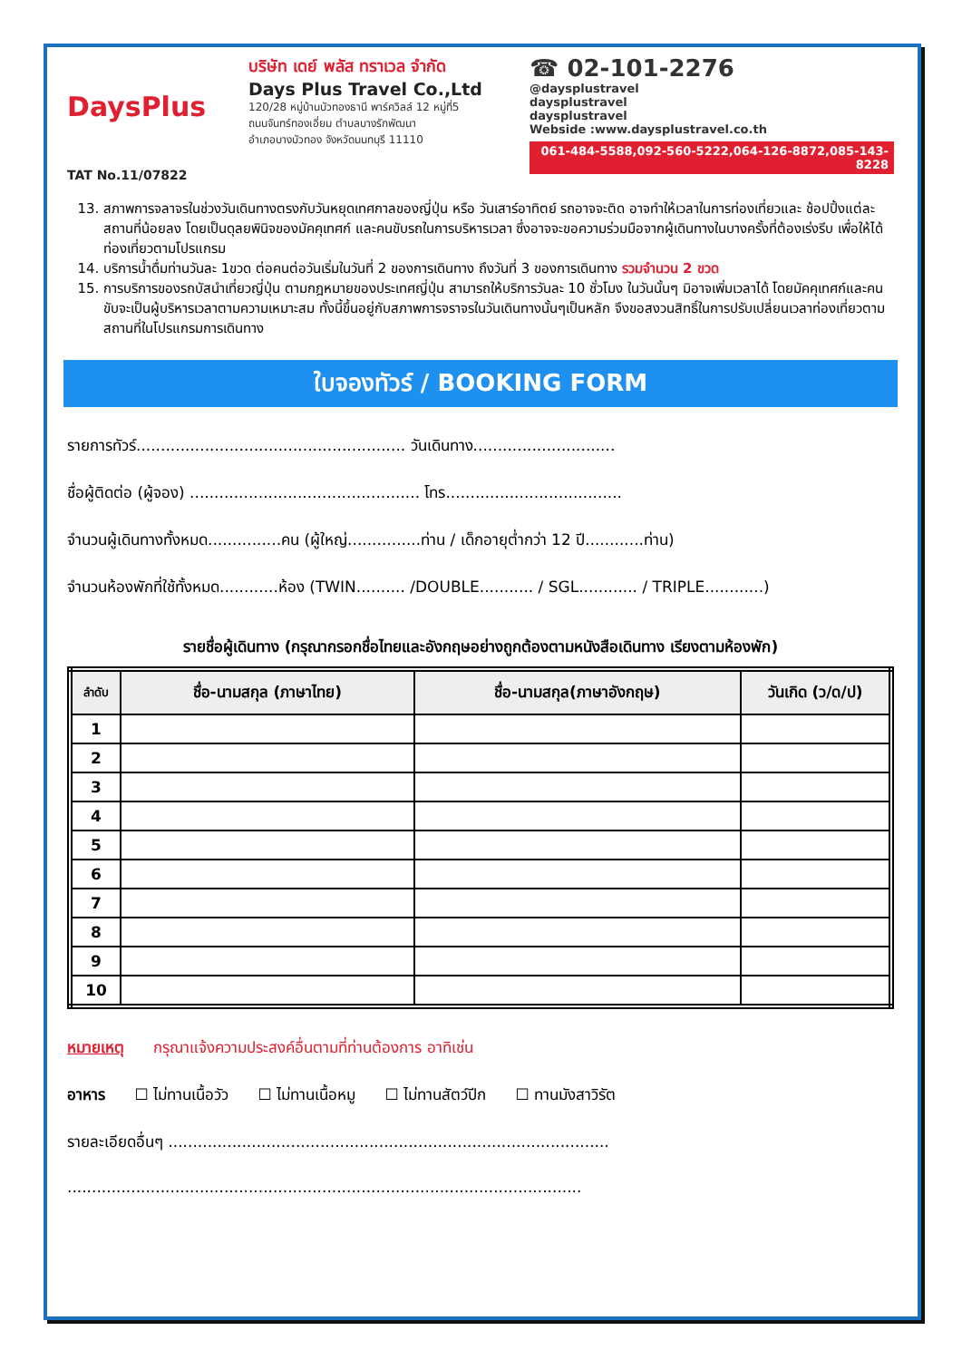DaysPlus
TAT No.11/07822
บริษัท เดย์ พลัส ทราเวล จำกัด
Days Plus Travel Co.,Ltd
120/28 หมู่บ้านบัวทองธานี พาร์ควิลล์ 12 หมู่ที่5
ถนนจันทร์ทองเอี่ยม ตำบลบางรักพัฒนา
อำเภอบางบัวทอง จังหวัดนนทบุรี 11110
☎ 02-101-2276
@daysplustravel
daysplustravel
daysplustravel
Webside :www.daysplustravel.co.th
061-484-5588,092-560-5222,064-126-8872,085-143-8228
13. สภาพการจลาจรในช่วงวันเดินทางตรงกับวันหยุดเทศกาลของญี่ปุ่น หรือ วันเสาร์อาทิตย์ รถอาจจะติด อาจทำให้เวลาในการท่องเที่ยวและ ช้อปปิ้งแต่ละสถานที่น้อยลง โดยเป็นดุลยพินิจของมัคคุเทศก์ และคนขับรถในการบริหารเวลา ซึ่งอาจจะขอความร่วมมือจากผู้เดินทางในบางครั้งที่ต้องเร่งรีบ เพื่อให้ได้ท่องเที่ยวตามโปรแกรม
14. บริการน้ำดื่มท่านวันละ 1ขวด ต่อคนต่อวันเริ่มในวันที่ 2 ของการเดินทาง ถึงวันที่ 3 ของการเดินทาง รวมจำนวน 2 ขวด
15. การบริการของรถบัสนำเที่ยวญี่ปุ่น ตามกฎหมายของประเทศญี่ปุ่น สามารถให้บริการวันละ 10 ชั่วโมง ในวันนั้นๆ มิอาจเพิ่มเวลาได้ โดยมัคคุเทศก์และคนขับจะเป็นผู้บริหารเวลาตามความเหมาะสม ทั้งนี้ขึ้นอยู่กับสภาพการจราจรในวันเดินทางนั้นๆเป็นหลัก จึงขอสงวนสิทธิ์ในการปรับเปลี่ยนเวลาท่องเที่ยวตามสถานที่ในโปรแกรมการเดินทาง
ใบจองทัวร์ / BOOKING FORM
รายการทัวร์....................................................... วันเดินทาง.............................
ชื่อผู้ติดต่อ (ผู้จอง) ............................................... โทร....................................
จำนวนผู้เดินทางทั้งหมด...............คน (ผู้ใหญ่...............ท่าน / เด็กอายุต่ำกว่า 12 ปี............ท่าน)
จำนวนห้องพักที่ใช้ทั้งหมด............ห้อง (TWIN.......... /DOUBLE........... / SGL............ / TRIPLE............)
รายชื่อผู้เดินทาง (กรุณากรอกชื่อไทยและอังกฤษอย่างถูกต้องตามหนังสือเดินทาง เรียงตามห้องพัก)
| ลำดับ | ชื่อ-นามสกุล (ภาษาไทย) | ชื่อ-นามสกุล(ภาษาอังกฤษ) | วันเกิด (ว/ด/ป) |
| --- | --- | --- | --- |
| 1 | | | |
| 2 | | | |
| 3 | | | |
| 4 | | | |
| 5 | | | |
| 6 | | | |
| 7 | | | |
| 8 | | | |
| 9 | | | |
| 10 | | | |
หมายเหตุ กรุณาแจ้งความประสงค์อื่นตามที่ท่านต้องการ อาทิเช่น
อาหาร ☐ ไม่ทานเนื้อวัว ☐ ไม่ทานเนื้อหมู ☐ ไม่ทานสัตว์ปีก ☐ ทานมังสาวิรัต
รายละเอียดอื่นๆ ..........................................................................................
.........................................................................................................